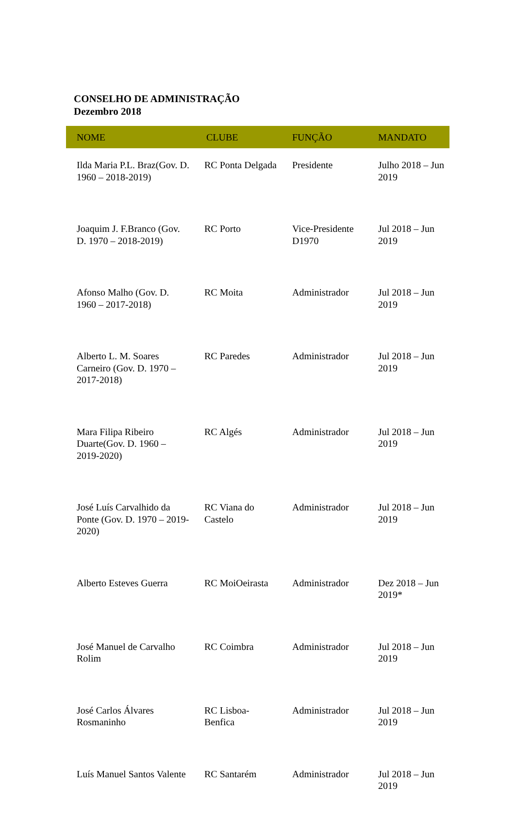CONSELHO DE ADMINISTRAÇÃO
Dezembro 2018
| NOME | CLUBE | FUNÇÃO | MANDATO |
| --- | --- | --- | --- |
| Ilda Maria P.L. Braz(Gov. D. 1960 – 2018-2019) | RC Ponta Delgada | Presidente | Julho 2018 – Jun 2019 |
| Joaquim J. F.Branco (Gov. D. 1970 – 2018-2019) | RC Porto | Vice-Presidente D1970 | Jul 2018 – Jun 2019 |
| Afonso Malho (Gov. D. 1960 – 2017-2018) | RC Moita | Administrador | Jul 2018 – Jun 2019 |
| Alberto L. M. Soares Carneiro (Gov. D. 1970 – 2017-2018) | RC Paredes | Administrador | Jul 2018 – Jun 2019 |
| Mara Filipa Ribeiro Duarte(Gov. D. 1960 – 2019-2020) | RC Algés | Administrador | Jul 2018 – Jun 2019 |
| José Luís Carvalhido da Ponte (Gov. D. 1970 – 2019-2020) | RC Viana do Castelo | Administrador | Jul 2018 – Jun 2019 |
| Alberto Esteves Guerra | RC MoiOeirasta | Administrador | Dez 2018 – Jun 2019* |
| José Manuel de Carvalho Rolim | RC Coimbra | Administrador | Jul 2018 – Jun 2019 |
| José Carlos Álvares Rosmaninho | RC Lisboa-Benfica | Administrador | Jul 2018 – Jun 2019 |
| Luís Manuel Santos Valente | RC Santarém | Administrador | Jul 2018 – Jun 2019 |